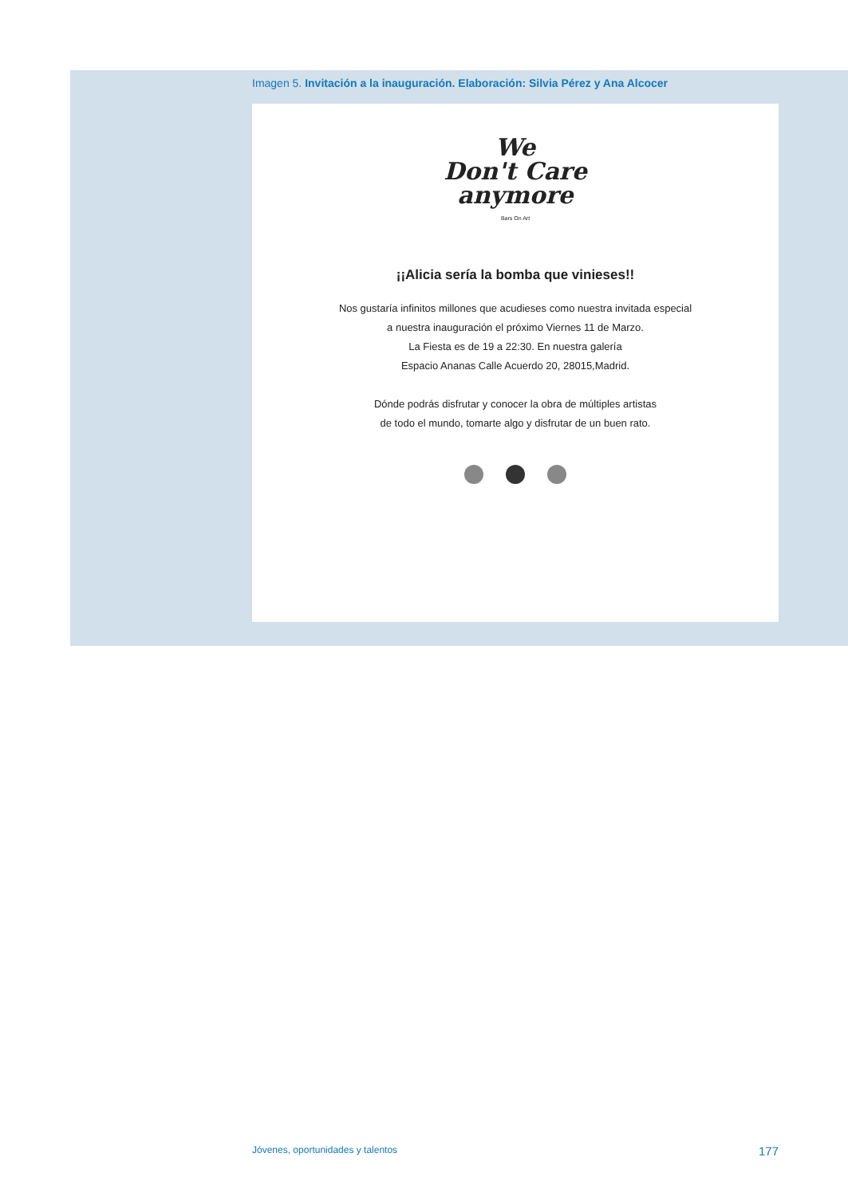Imagen 5. Invitación a la inauguración. Elaboración: Silvia Pérez y Ana Alcocer
We
Don't Care
anymore
Bars On Art
¡¡Alicia sería la bomba que vinieses!!
Nos gustaría infinitos millones que acudieses como nuestra invitada especial
a nuestra inauguración el próximo Viernes 11 de Marzo.
La Fiesta es de 19 a 22:30. En nuestra galería
Espacio Ananas Calle Acuerdo 20, 28015,Madrid.
Dónde podrás disfrutar y conocer la obra de múltiples artistas
de todo el mundo, tomarte algo y disfrutar de un buen rato.
Jóvenes, oportunidades y talentos 177